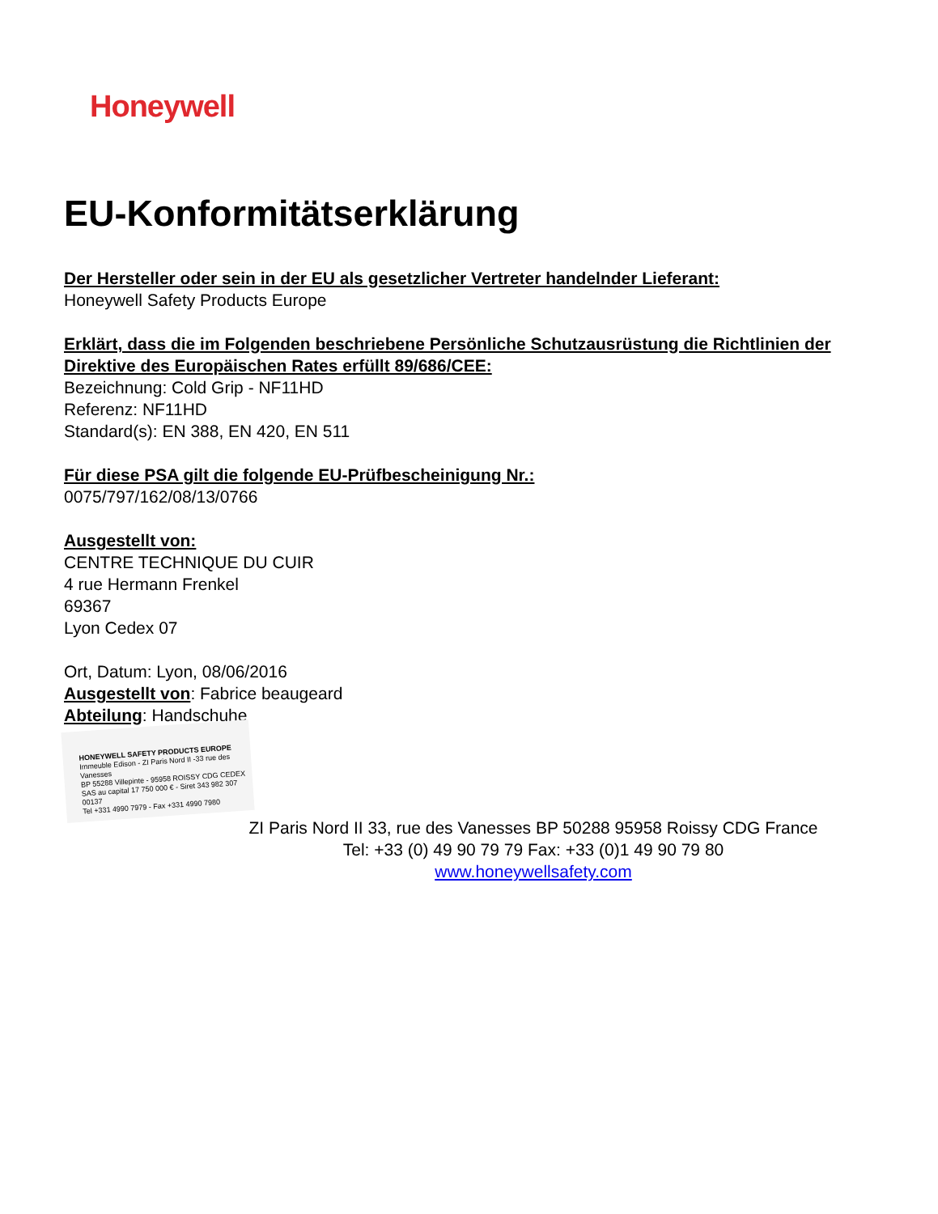Honeywell
EU-Konformitätserklärung
Der Hersteller oder sein in der EU als gesetzlicher Vertreter handelnder Lieferant:
Honeywell Safety Products Europe
Erklärt, dass die im Folgenden beschriebene Persönliche Schutzausrüstung die Richtlinien der
Direktive des Europäischen Rates erfüllt 89/686/CEE:
Bezeichnung: Cold Grip - NF11HD
Referenz: NF11HD
Standard(s): EN 388, EN 420, EN 511
Für diese PSA gilt die folgende EU-Prüfbescheinigung Nr.:
0075/797/162/08/13/0766
Ausgestellt von:
CENTRE TECHNIQUE DU CUIR
4 rue Hermann Frenkel
69367
Lyon Cedex 07
Ort, Datum: Lyon, 08/06/2016
Ausgestellt von: Fabrice beaugeard
Abteilung: Handschuhe
HONEYWELL SAFETY PRODUCTS EUROPE
Immeuble Edison - ZI Paris Nord II -33 rue des Vanesses
BP 55288 Villepinte - 95958 ROISSY CDG CEDEX
SAS au capital 17 750 000 € - Siret 343 982 307 00137
Tel +331 4990 7979 - Fax +331 4990 7980
ZI Paris Nord II 33, rue des Vanesses BP 50288 95958 Roissy CDG France
Tel: +33 (0) 49 90 79 79 Fax: +33 (0)1 49 90 79 80
www.honeywellsafety.com